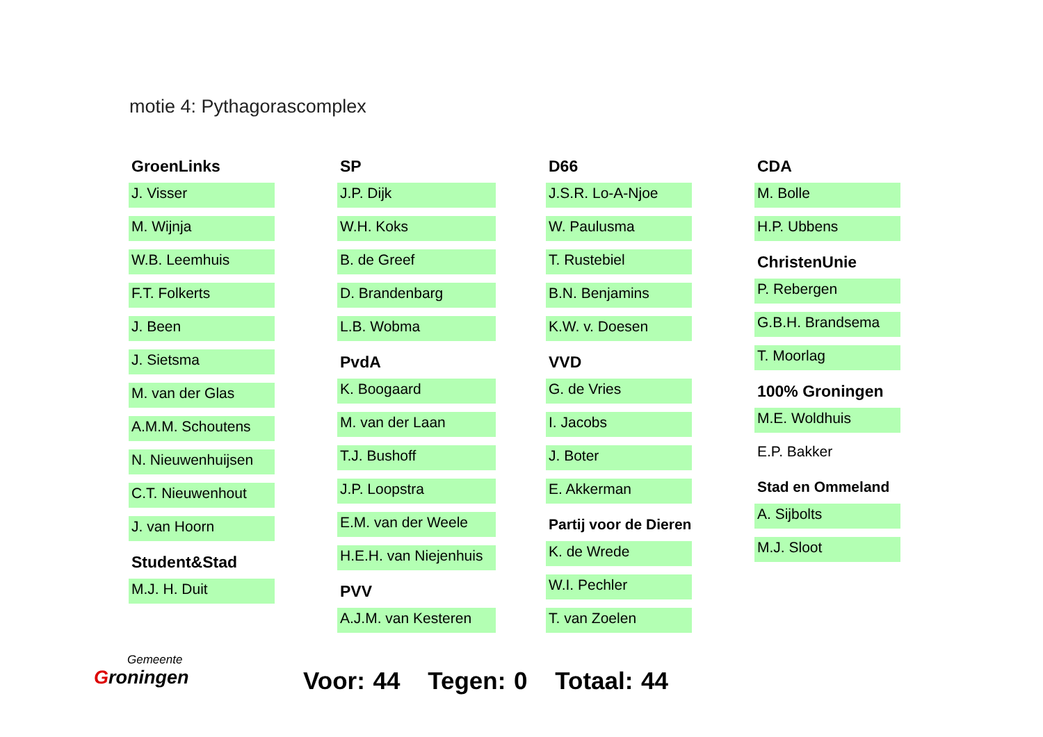motie 4: Pythagorascomplex
GroenLinks
J. Visser
M. Wijnja
W.B. Leemhuis
F.T. Folkerts
J. Been
J. Sietsma
M. van der Glas
A.M.M. Schoutens
N. Nieuwenhuijsen
C.T. Nieuwenhout
J. van Hoorn
Student&Stad
M.J. H. Duit
SP
J.P. Dijk
W.H. Koks
B. de Greef
D. Brandenbarg
L.B. Wobma
PvdA
K. Boogaard
M. van der Laan
T.J. Bushoff
J.P. Loopstra
E.M. van der Weele
H.E.H. van Niejenhuis
PVV
A.J.M. van Kesteren
D66
J.S.R. Lo-A-Njoe
W. Paulusma
T. Rustebiel
B.N. Benjamins
K.W. v. Doesen
VVD
G. de Vries
I. Jacobs
J. Boter
E. Akkerman
Partij voor de Dieren
K. de Wrede
W.I. Pechler
T. van Zoelen
CDA
M. Bolle
H.P. Ubbens
ChristenUnie
P. Rebergen
G.B.H. Brandsema
T. Moorlag
100% Groningen
M.E. Woldhuis
E.P. Bakker
Stad en Ommeland
A. Sijbolts
M.J. Sloot
Gemeente
Groningen
Voor: 44 Tegen: 0 Totaal: 44